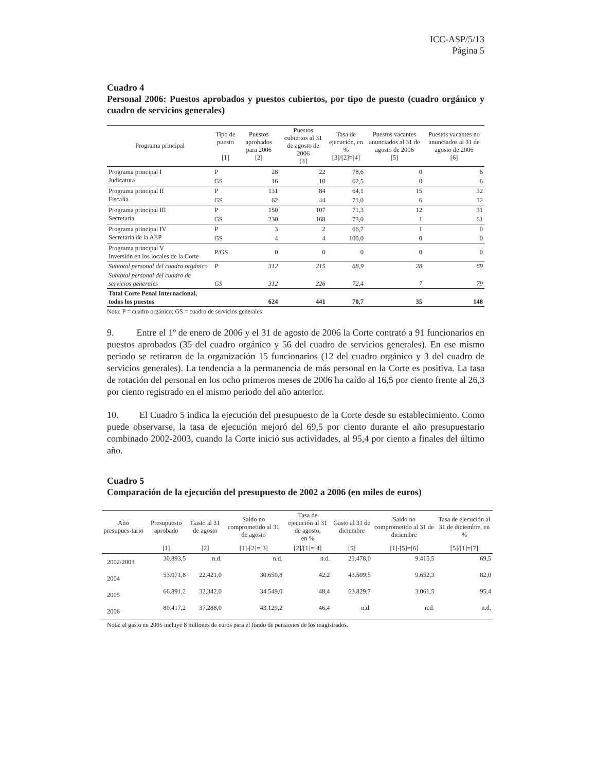ICC-ASP/5/13
Página 5
Cuadro 4
Personal 2006: Puestos aprobados y puestos cubiertos, por tipo de puesto (cuadro orgánico y cuadro de servicios generales)
| Programa principal | Tipo de puesto [1] | Puestos aprobados para 2006 [2] | Puestos cubiertos al 31 de agosto de 2006 [3] | Tasa de ejecución, en % [3]/[2]=[4] | Puestos vacantes anunciados al 31 de agosto de 2006 [5] | Puestos vacantes no anunciados al 31 de agosto de 2006 [6] |
| --- | --- | --- | --- | --- | --- | --- |
| Programa principal I Judicatura | P | 28 | 22 | 78,6 | 0 | 6 |
| | GS | 16 | 10 | 62,5 | 0 | 6 |
| Programa principal II Fiscalía | P | 131 | 84 | 64,1 | 15 | 32 |
| | GS | 62 | 44 | 71,0 | 6 | 12 |
| Programa principal III Secretaría | P | 150 | 107 | 71,3 | 12 | 31 |
| | GS | 230 | 168 | 73,0 | 1 | 61 |
| Programa principal IV Secretaría de la AEP | P | 3 | 2 | 66,7 | 1 | 0 |
| | GS | 4 | 4 | 100,0 | 0 | 0 |
| Programa principal V Inversión en los locales de la Corte | P/GS | 0 | 0 | 0 | 0 | 0 |
| Subtotal personal del cuadro orgánico | P | 312 | 215 | 68,9 | 28 | 69 |
| Subtotal personal del cuadro de servicios generales | GS | 312 | 226 | 72,4 | 7 | 79 |
| Total Corte Penal Internacional, todos los puestos | | 624 | 441 | 70,7 | 35 | 148 |
Nota: P = cuadro orgánico; GS = cuadro de servicios generales
9. Entre el 1º de enero de 2006 y el 31 de agosto de 2006 la Corte contrató a 91 funcionarios en puestos aprobados (35 del cuadro orgánico y 56 del cuadro de servicios generales). En ese mismo periodo se retiraron de la organización 15 funcionarios (12 del cuadro orgánico y 3 del cuadro de servicios generales). La tendencia a la permanencia de más personal en la Corte es positiva. La tasa de rotación del personal en los ocho primeros meses de 2006 ha caído al 16,5 por ciento frente al 26,3 por ciento registrado en el mismo periodo del año anterior.
10. El Cuadro 5 indica la ejecución del presupuesto de la Corte desde su establecimiento. Como puede observarse, la tasa de ejecución mejoró del 69,5 por ciento durante el año presupuestario combinado 2002-2003, cuando la Corte inició sus actividades, al 95,4 por ciento a finales del último año.
Cuadro 5
Comparación de la ejecución del presupuesto de 2002 a 2006 (en miles de euros)
| Año presupues-tario | Presupuesto aprobado | Gasto al 31 de agosto | Saldo no comprometido al 31 de agosto | Tasa de ejecución al 31 de agosto, en % | Gasto al 31 de diciembre | Saldo no comprometido al 31 de diciembre | Tasa de ejecución al 31 de diciembre, en % |
| --- | --- | --- | --- | --- | --- | --- | --- |
| | [1] | [2] | [1]-[2]=[3] | [2]/[1]=[4] | [5] | [1]-[5]=[6] | [5]/[1]=[7] |
| 2002/2003 | 30.893,5 | n.d. | n.d. | n.d. | 21.478,0 | 9.415,5 | 69,5 |
| 2004 | 53.071,8 | 22.421,0 | 30.650,8 | 42,2 | 43.509,5 | 9.652,3 | 82,0 |
| 2005 | 66.891,2 | 32.342,0 | 34.549,0 | 48,4 | 63.829,7 | 3.061,5 | 95,4 |
| 2006 | 80.417,2 | 37.288,0 | 43.129,2 | 46,4 | n.d. | n.d. | n.d. |
Nota: el gasto en 2005 incluye 8 millones de euros para el fondo de pensiones de los magistrados.